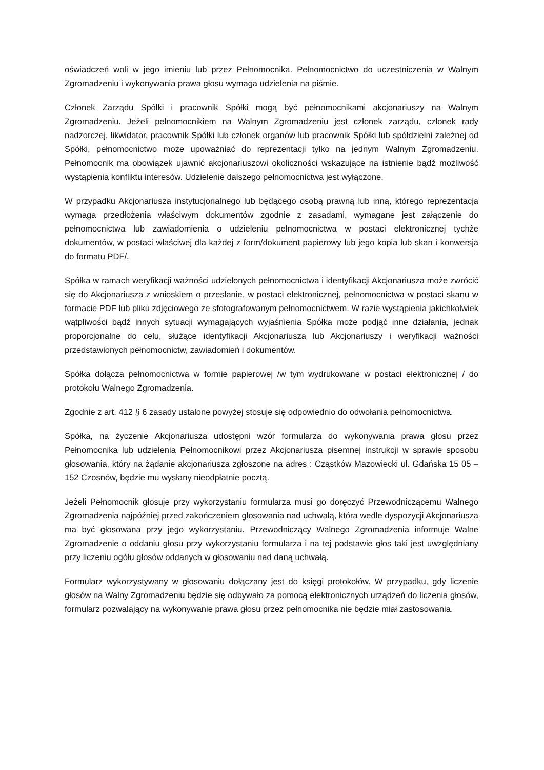oświadczeń woli w jego imieniu lub przez Pełnomocnika. Pełnomocnictwo do uczestniczenia w Walnym Zgromadzeniu i wykonywania prawa głosu wymaga udzielenia na piśmie.
Członek Zarządu Spółki i pracownik Spółki mogą być pełnomocnikami akcjonariuszy na Walnym Zgromadzeniu. Jeżeli pełnomocnikiem na Walnym Zgromadzeniu jest członek zarządu, członek rady nadzorczej, likwidator, pracownik Spółki lub członek organów lub pracownik Spółki lub spółdzielni zależnej od Spółki, pełnomocnictwo może upoważniać do reprezentacji tylko na jednym Walnym Zgromadzeniu. Pełnomocnik ma obowiązek ujawnić akcjonariuszowi okoliczności wskazujące na istnienie bądź możliwość wystąpienia konfliktu interesów. Udzielenie dalszego pełnomocnictwa jest wyłączone.
W przypadku Akcjonariusza instytucjonalnego lub będącego osobą prawną lub inną, którego reprezentacja wymaga przedłożenia właściwym dokumentów zgodnie z zasadami, wymagane jest załączenie do pełnomocnictwa lub zawiadomienia o udzieleniu pełnomocnictwa w postaci elektronicznej tychże dokumentów, w postaci właściwej dla każdej z form/dokument papierowy lub jego kopia lub skan i konwersja do formatu PDF/.
Spółka w ramach weryfikacji ważności udzielonych pełnomocnictwa i identyfikacji Akcjonariusza może zwrócić się do Akcjonariusza z wnioskiem o przesłanie, w postaci elektronicznej, pełnomocnictwa w postaci skanu w formacie PDF lub pliku zdjęciowego ze sfotografowanym pełnomocnictwem. W razie wystąpienia jakichkolwiek wątpliwości bądź innych sytuacji wymagających wyjaśnienia Spółka może podjąć inne działania, jednak proporcjonalne do celu, służące identyfikacji Akcjonariusza lub Akcjonariuszy i weryfikacji ważności przedstawionych pełnomocnictw, zawiadomień i dokumentów.
Spółka dołącza pełnomocnictwa w formie papierowej /w tym wydrukowane w postaci elektronicznej / do protokołu Walnego Zgromadzenia.
Zgodnie z art. 412 § 6 zasady ustalone powyżej stosuje się odpowiednio do odwołania pełnomocnictwa.
Spółka, na życzenie Akcjonariusza udostępni wzór formularza do wykonywania prawa głosu przez Pełnomocnika lub udzielenia Pełnomocnikowi przez Akcjonariusza pisemnej instrukcji w sprawie sposobu głosowania, który na żądanie akcjonariusza zgłoszone na adres : Cząstków Mazowiecki ul. Gdańska 15 05 – 152 Czosnów, będzie mu wysłany nieodpłatnie pocztą.
Jeżeli Pełnomocnik głosuje przy wykorzystaniu formularza musi go doręczyć Przewodniczącemu Walnego Zgromadzenia najpóźniej przed zakończeniem głosowania nad uchwałą, która wedle dyspozycji Akcjonariusza ma być głosowana przy jego wykorzystaniu. Przewodniczący Walnego Zgromadzenia informuje Walne Zgromadzenie o oddaniu głosu przy wykorzystaniu formularza i na tej podstawie głos taki jest uwzględniany przy liczeniu ogółu głosów oddanych w głosowaniu nad daną uchwałą.
Formularz wykorzystywany w głosowaniu dołączany jest do księgi protokołów. W przypadku, gdy liczenie głosów na Walny Zgromadzeniu będzie się odbywało za pomocą elektronicznych urządzeń do liczenia głosów, formularz pozwalający na wykonywanie prawa głosu przez pełnomocnika nie będzie miał zastosowania.